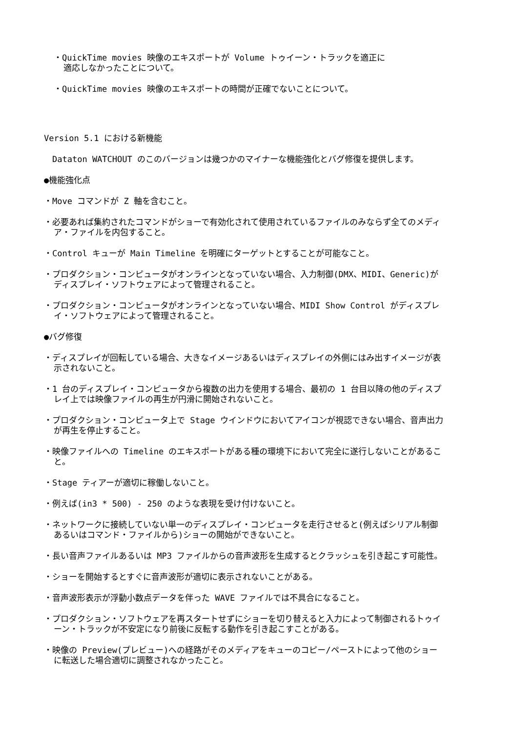・QuickTime movies 映像のエキスポートが Volume トゥイーン・トラックを適正に
適応しなかったことについて。
・QuickTime movies 映像のエキスポートの時間が正確でないことについて。
Version 5.1 における新機能
　Dataton WATCHOUT のこのバージョンは幾つかのマイナーな機能強化とバグ修復を提供します。
●機能強化点
・Move コマンドが Z 軸を含むこと。
・必要あれば集約されたコマンドがショーで有効化されて使用されているファイルのみならず全てのメディア・ファイルを内包すること。
・Control キューが Main Timeline を明確にターゲットとすることが可能なこと。
・プロダクション・コンピュータがオンラインとなっていない場合、入力制御(DMX、MIDI、Generic)がディスプレイ・ソフトウェアによって管理されること。
・プロダクション・コンピュータがオンラインとなっていない場合、MIDI Show Control がディスプレイ・ソフトウェアによって管理されること。
●バグ修復
・ディスプレイが回転している場合、大きなイメージあるいはディスプレイの外側にはみ出すイメージが表示されないこと。
・1 台のディスプレイ・コンピュータから複数の出力を使用する場合、最初の 1 台目以降の他のディスプレイ上では映像ファイルの再生が円滑に開始されないこと。
・プロダクション・コンピュータ上で Stage ウインドウにおいてアイコンが視認できない場合、音声出力が再生を停止すること。
・映像ファイルへの Timeline のエキスポートがある種の環境下において完全に遂行しないことがあること。
・Stage ティアーが適切に稼働しないこと。
・例えば(in3 * 500) - 250 のような表現を受け付けないこと。
・ネットワークに接続していない単一のディスプレイ・コンピュータを走行させると(例えばシリアル制御あるいはコマンド・ファイルから)ショーの開始ができないこと。
・長い音声ファイルあるいは MP3 ファイルからの音声波形を生成するとクラッシュを引き起こす可能性。
・ショーを開始するとすぐに音声波形が適切に表示されないことがある。
・音声波形表示が浮動小数点データを伴った WAVE ファイルでは不具合になること。
・プロダクション・ソフトウェアを再スタートせずにショーを切り替えると入力によって制御されるトゥイーン・トラックが不安定になり前後に反転する動作を引き起こすことがある。
・映像の Preview(プレビュー)への経路がそのメディアをキューのコピー/ペーストによって他のショーに転送した場合適切に調整されなかったこと。